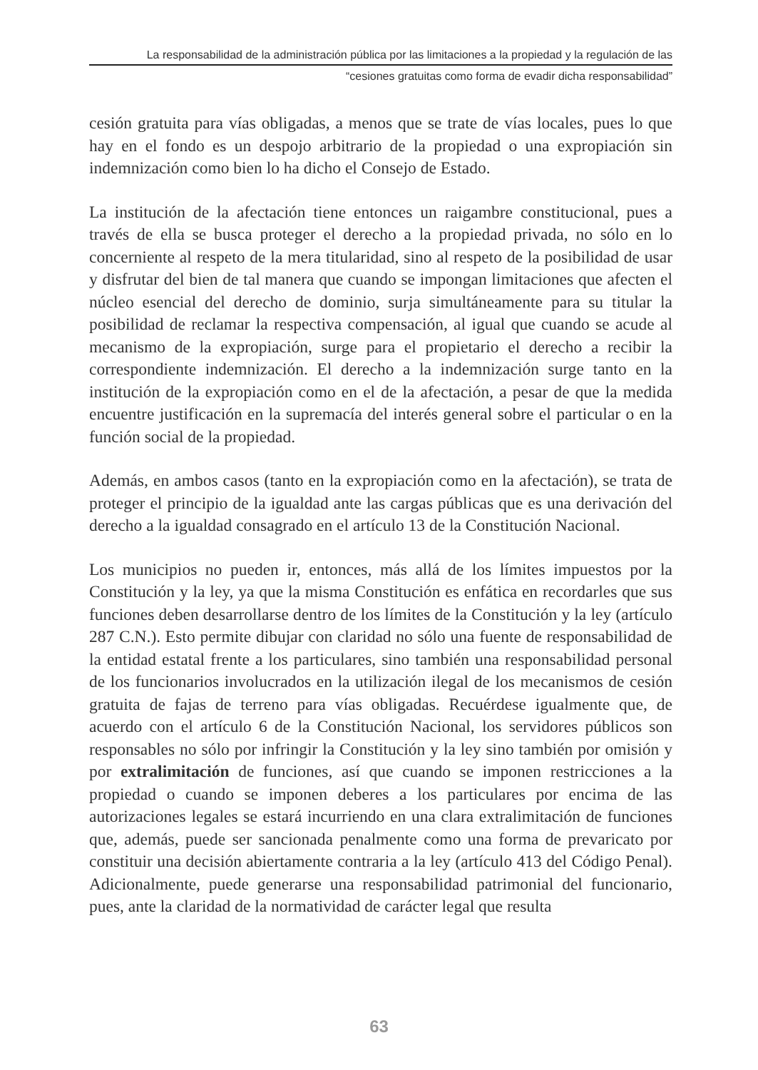La responsabilidad de la administración pública por las limitaciones a la propiedad y la regulación de las
“cesiones gratuitas como forma de evadir dicha responsabilidad”
cesión gratuita para vías obligadas, a menos que se trate de vías locales, pues lo que hay en el fondo es un despojo arbitrario de la propiedad o una expropiación sin indemnización como bien lo ha dicho el Consejo de Estado.
La institución de la afectación tiene entonces un raigambre constitucional, pues a través de ella se busca proteger el derecho a la propiedad privada, no sólo en lo concerniente al respeto de la mera titularidad, sino al respeto de la posibilidad de usar y disfrutar del bien de tal manera que cuando se impongan limitaciones que afecten el núcleo esencial del derecho de dominio, surja simultáneamente para su titular la posibilidad de reclamar la respectiva compensación, al igual que cuando se acude al mecanismo de la expropiación, surge para el propietario el derecho a recibir la correspondiente indemnización. El derecho a la indemnización surge tanto en la institución de la expropiación como en el de la afectación, a pesar de que la medida encuentre justificación en la supremacía del interés general sobre el particular o en la función social de la propiedad.
Además, en ambos casos (tanto en la expropiación como en la afectación), se trata de proteger el principio de la igualdad ante las cargas públicas que es una derivación del derecho a la igualdad consagrado en el artículo 13 de la Constitución Nacional.
Los municipios no pueden ir, entonces, más allá de los límites impuestos por la Constitución y la ley, ya que la misma Constitución es enfática en recordarles que sus funciones deben desarrollarse dentro de los límites de la Constitución y la ley (artículo 287 C.N.). Esto permite dibujar con claridad no sólo una fuente de responsabilidad de la entidad estatal frente a los particulares, sino también una responsabilidad personal de los funcionarios involucrados en la utilización ilegal de los mecanismos de cesión gratuita de fajas de terreno para vías obligadas. Recuérdese igualmente que, de acuerdo con el artículo 6 de la Constitución Nacional, los servidores públicos son responsables no sólo por infringir la Constitución y la ley sino también por omisión y por extralimitación de funciones, así que cuando se imponen restricciones a la propiedad o cuando se imponen deberes a los particulares por encima de las autorizaciones legales se estará incurriendo en una clara extralimitación de funciones que, además, puede ser sancionada penalmente como una forma de prevaricato por constituir una decisión abiertamente contraria a la ley (artículo 413 del Código Penal). Adicionalmente, puede generarse una responsabilidad patrimonial del funcionario, pues, ante la claridad de la normatividad de carácter legal que resulta
63